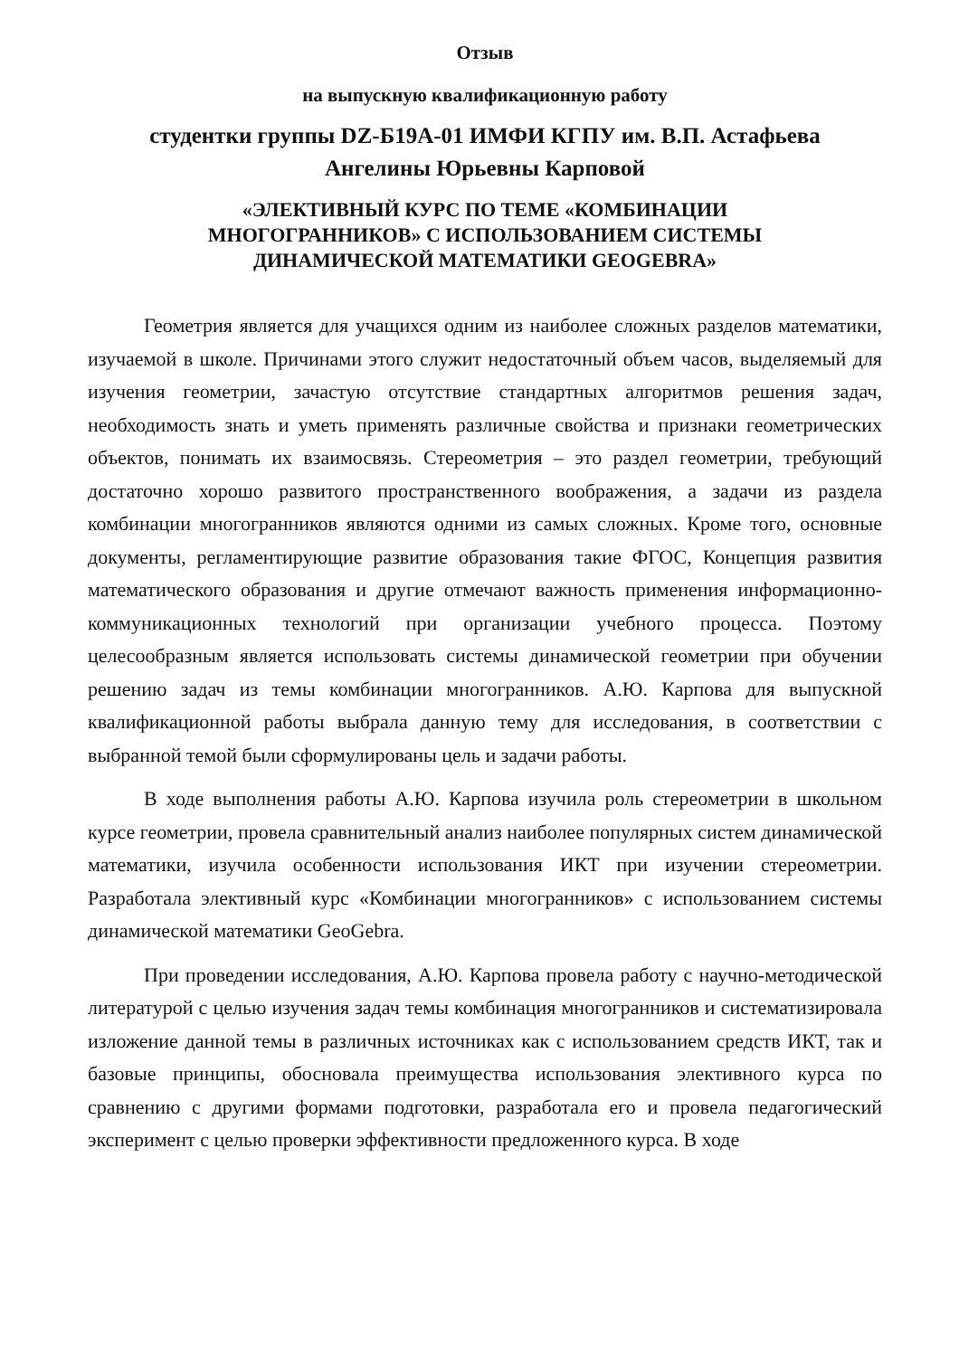Отзыв
на выпускную квалификационную работу
студентки группы DZ-Б19А-01 ИМФИ КГПУ им. В.П. Астафьева
Ангелины Юрьевны Карповой
«ЭЛЕКТИВНЫЙ КУРС ПО ТЕМЕ «КОМБИНАЦИИ
МНОГОГРАННИКОВ» С ИСПОЛЬЗОВАНИЕМ СИСТЕМЫ
ДИНАМИЧЕСКОЙ МАТЕМАТИКИ GEOGEBRA»
Геометрия является для учащихся одним из наиболее сложных разделов математики, изучаемой в школе. Причинами этого служит недостаточный объем часов, выделяемый для изучения геометрии, зачастую отсутствие стандартных алгоритмов решения задач, необходимость знать и уметь применять различные свойства и признаки геометрических объектов, понимать их взаимосвязь. Стереометрия – это раздел геометрии, требующий достаточно хорошо развитого пространственного воображения, а задачи из раздела комбинации многогранников являются одними из самых сложных. Кроме того, основные документы, регламентирующие развитие образования такие ФГОС, Концепция развития математического образования и другие отмечают важность применения информационно-коммуникационных технологий при организации учебного процесса. Поэтому целесообразным является использовать системы динамической геометрии при обучении решению задач из темы комбинации многогранников. А.Ю. Карпова для выпускной квалификационной работы выбрала данную тему для исследования, в соответствии с выбранной темой были сформулированы цель и задачи работы.
В ходе выполнения работы А.Ю. Карпова изучила роль стереометрии в школьном курсе геометрии, провела сравнительный анализ наиболее популярных систем динамической математики, изучила особенности использования ИКТ при изучении стереометрии. Разработала элективный курс «Комбинации многогранников» с использованием системы динамической математики GeoGebra.
При проведении исследования, А.Ю. Карпова провела работу с научно-методической литературой с целью изучения задач темы комбинация многогранников и систематизировала изложение данной темы в различных источниках как с использованием средств ИКТ, так и базовые принципы, обосновала преимущества использования элективного курса по сравнению с другими формами подготовки, разработала его и провела педагогический эксперимент с целью проверки эффективности предложенного курса. В ходе